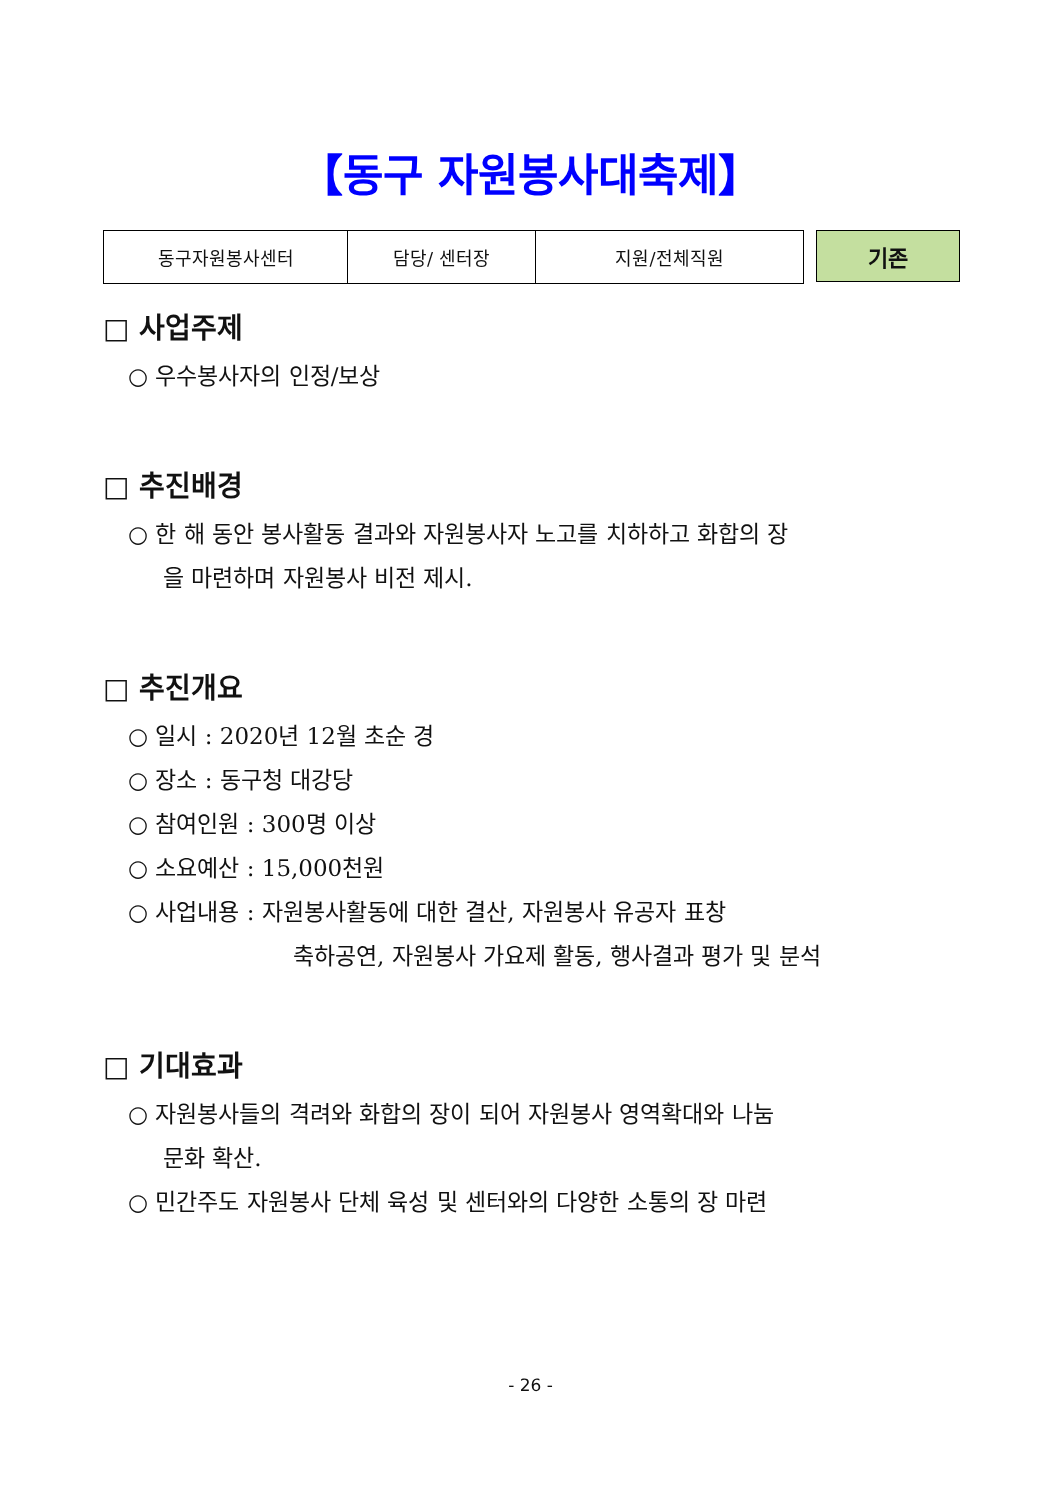【동구 자원봉사대축제】
| 동구자원봉사센터 | 담당/ 센터장 | 지원/전체직원 |
기존
□ 사업주제
○ 우수봉사자의 인정/보상
□ 추진배경
○ 한 해 동안 봉사활동 결과와 자원봉사자 노고를 치하하고 화합의 장
을 마련하며 자원봉사 비전 제시.
□ 추진개요
○ 일시 : 2020년 12월 초순 경
○ 장소 : 동구청 대강당
○ 참여인원 : 300명 이상
○ 소요예산 : 15,000천원
○ 사업내용 : 자원봉사활동에 대한 결산, 자원봉사 유공자 표창
축하공연, 자원봉사 가요제 활동, 행사결과 평가 및 분석
□ 기대효과
○ 자원봉사들의 격려와 화합의 장이 되어 자원봉사 영역확대와 나눔
문화 확산.
○ 민간주도 자원봉사 단체 육성 및 센터와의 다양한 소통의 장 마련
- 26 -